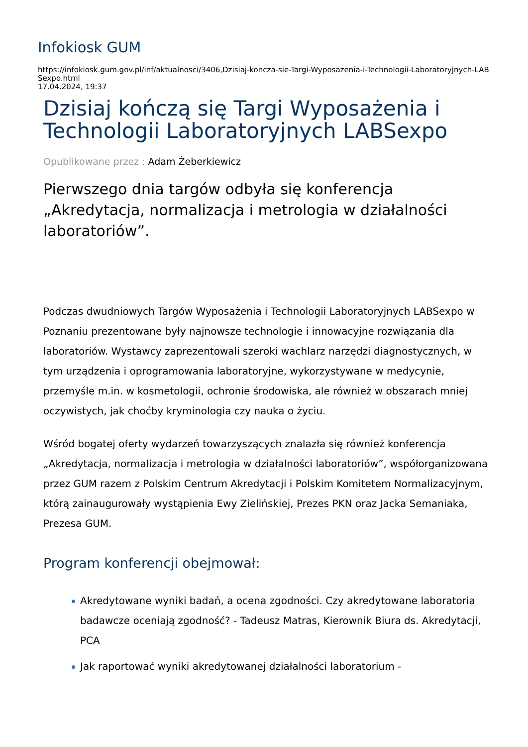Infokiosk GUM
https://infokiosk.gum.gov.pl/inf/aktualnosci/3406,Dzisiaj-koncza-sie-Targi-Wyposazenia-i-Technologii-Laboratoryjnych-LABSexpo.html
17.04.2024, 19:37
Dzisiaj kończą się Targi Wyposażenia i Technologii Laboratoryjnych LABSexpo
Opublikowane przez : Adam Żeberkiewicz
Pierwszego dnia targów odbyła się konferencja „Akredytacja, normalizacja i metrologia w działalności laboratoriów”.
Podczas dwudniowych Targów Wyposażenia i Technologii Laboratoryjnych LABSexpo w Poznaniu prezentowane były najnowsze technologie i innowacyjne rozwiązania dla laboratoriów. Wystawcy zaprezentowali szeroki wachlarz narzędzi diagnostycznych, w tym urządzenia i oprogramowania laboratoryjne, wykorzystywane w medycynie, przemyśle m.in. w kosmetologii, ochronie środowiska, ale również w obszarach mniej oczywistych, jak choćby kryminologia czy nauka o życiu.
Wśród bogatej oferty wydarzeń towarzyszących znalazła się również konferencja „Akredytacja, normalizacja i metrologia w działalności laboratoriów”, współorganizowana przez GUM razem z Polskim Centrum Akredytacji i Polskim Komitetem Normalizacyjnym, którą zainaugurowały wystąpienia Ewy Zielińskiej, Prezes PKN oraz Jacka Semaniaka, Prezesa GUM.
Program konferencji obejmował:
Akredytowane wyniki badań, a ocena zgodności. Czy akredytowane laboratoria badawcze oceniają zgodność? - Tadeusz Matras, Kierownik Biura ds. Akredytacji, PCA
Jak raportować wyniki akredytowanej działalności laboratorium -